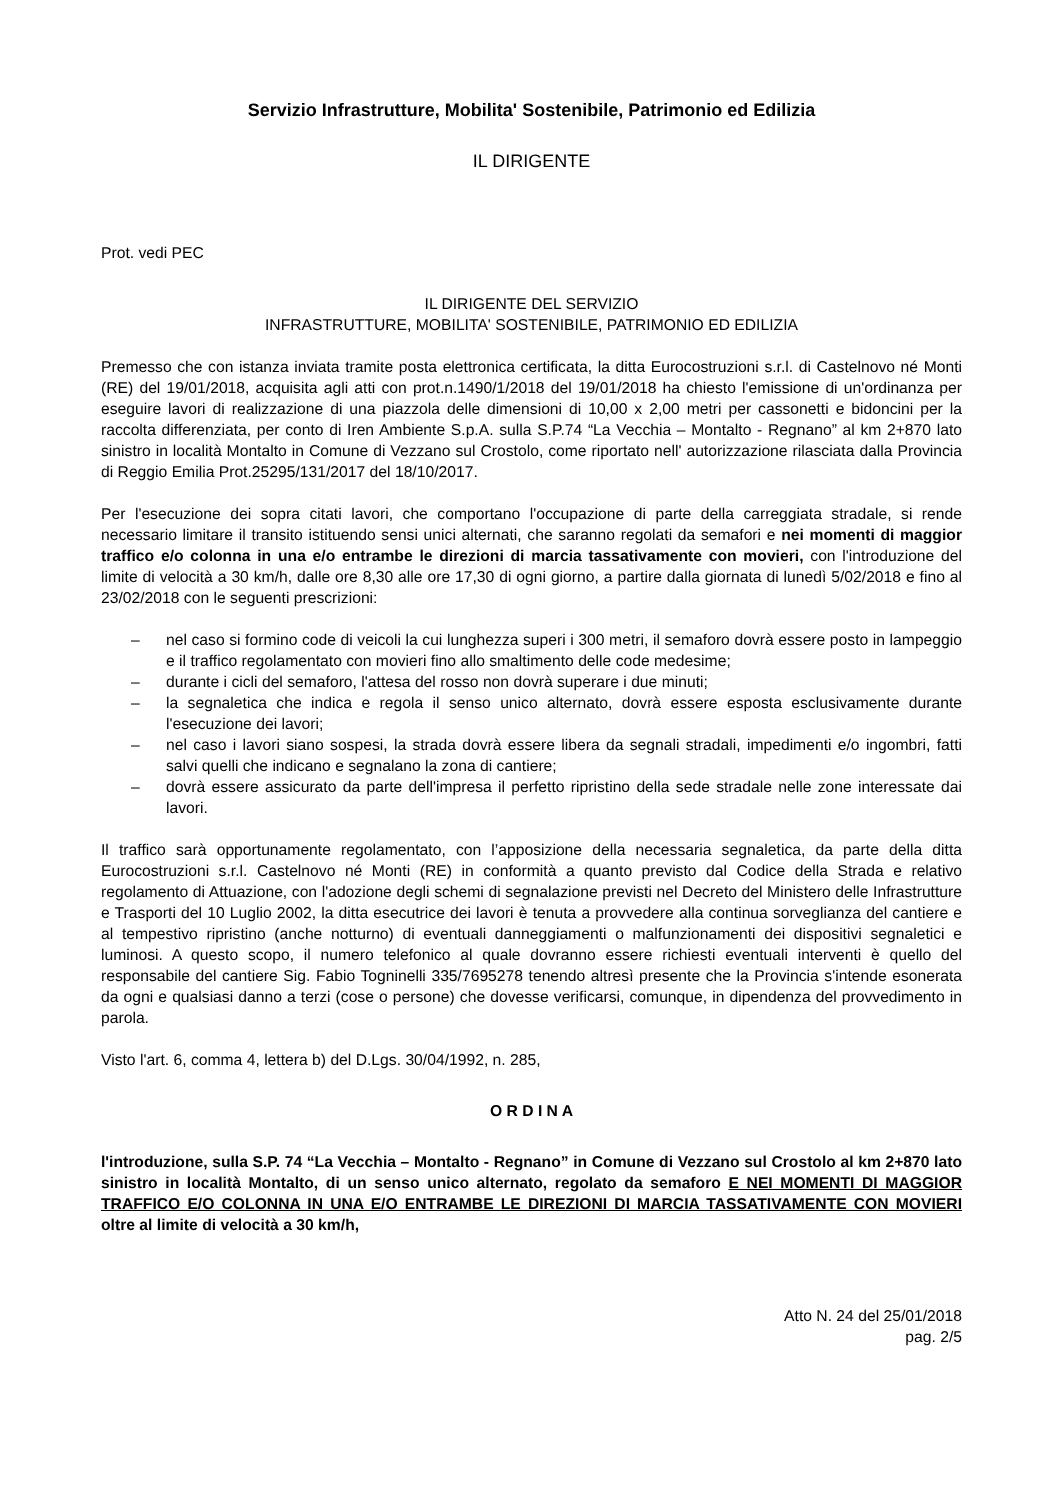Servizio Infrastrutture, Mobilita' Sostenibile, Patrimonio ed Edilizia
IL DIRIGENTE
Prot. vedi PEC
IL DIRIGENTE DEL SERVIZIO
INFRASTRUTTURE, MOBILITA' SOSTENIBILE, PATRIMONIO ED EDILIZIA
Premesso che con istanza inviata tramite posta elettronica certificata, la ditta Eurocostruzioni s.r.l. di Castelnovo né Monti (RE) del 19/01/2018, acquisita agli atti con prot.n.1490/1/2018 del 19/01/2018 ha chiesto l'emissione di un'ordinanza per eseguire lavori di realizzazione di una piazzola delle dimensioni di 10,00 x 2,00 metri per cassonetti e bidoncini per la raccolta differenziata, per conto di Iren Ambiente S.p.A. sulla S.P.74 “La Vecchia – Montalto - Regnano” al km 2+870 lato sinistro in località Montalto in Comune di Vezzano sul Crostolo, come riportato nell' autorizzazione rilasciata dalla Provincia di Reggio Emilia Prot.25295/131/2017 del 18/10/2017.
Per l'esecuzione dei sopra citati lavori, che comportano l'occupazione di parte della carreggiata stradale, si rende necessario limitare il transito istituendo sensi unici alternati, che saranno regolati da semafori e nei momenti di maggior traffico e/o colonna in una e/o entrambe le direzioni di marcia tassativamente con movieri, con l'introduzione del limite di velocità a 30 km/h, dalle ore 8,30 alle ore 17,30 di ogni giorno, a partire dalla giornata di lunedì 5/02/2018 e fino al 23/02/2018 con le seguenti prescrizioni:
– nel caso si formino code di veicoli la cui lunghezza superi i 300 metri, il semaforo dovrà essere posto in lampeggio e il traffico regolamentato con movieri fino allo smaltimento delle code medesime;
– durante i cicli del semaforo, l'attesa del rosso non dovrà superare i due minuti;
– la segnaletica che indica e regola il senso unico alternato, dovrà essere esposta esclusivamente durante l'esecuzione dei lavori;
– nel caso i lavori siano sospesi, la strada dovrà essere libera da segnali stradali, impedimenti e/o ingombri, fatti salvi quelli che indicano e segnalano la zona di cantiere;
– dovrà essere assicurato da parte dell'impresa il perfetto ripristino della sede stradale nelle zone interessate dai lavori.
Il traffico sarà opportunamente regolamentato, con l’apposizione della necessaria segnaletica, da parte della ditta Eurocostruzioni s.r.l. Castelnovo né Monti (RE) in conformità a quanto previsto dal Codice della Strada e relativo regolamento di Attuazione, con l'adozione degli schemi di segnalazione previsti nel Decreto del Ministero delle Infrastrutture e Trasporti del 10 Luglio 2002, la ditta esecutrice dei lavori è tenuta a provvedere alla continua sorveglianza del cantiere e al tempestivo ripristino (anche notturno) di eventuali danneggiamenti o malfunzionamenti dei dispositivi segnaletici e luminosi. A questo scopo, il numero telefonico al quale dovranno essere richiesti eventuali interventi è quello del responsabile del cantiere Sig. Fabio Togninelli 335/7695278 tenendo altresì presente che la Provincia s'intende esonerata da ogni e qualsiasi danno a terzi (cose o persone) che dovesse verificarsi, comunque, in dipendenza del provvedimento in parola.
Visto l'art. 6, comma 4, lettera b) del D.Lgs. 30/04/1992, n. 285,
O R D I N A
l'introduzione, sulla S.P. 74 “La Vecchia – Montalto - Regnano” in Comune di Vezzano sul Crostolo al km 2+870 lato sinistro in località Montalto, di un senso unico alternato, regolato da semaforo E NEI MOMENTI DI MAGGIOR TRAFFICO E/O COLONNA IN UNA E/O ENTRAMBE LE DIREZIONI DI MARCIA TASSATIVAMENTE CON MOVIERI oltre al limite di velocità a 30 km/h,
Atto N. 24 del 25/01/2018
pag. 2/5